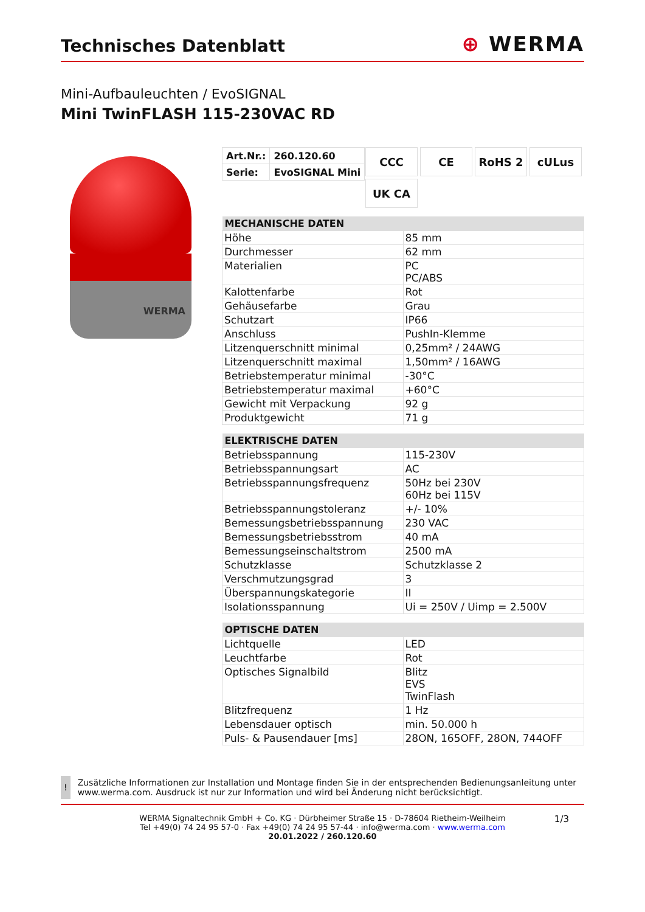Technisches Datenblatt
⊕ WERMA
Mini-Aufbauleuchten / EvoSIGNAL
Mini TwinFLASH 115-230VAC RD
WERMA
| Art.Nr.: | 260.120.60 |
| Serie: | EvoSIGNAL Mini |
CCC
CE
RoHS 2
cULus
UK CA
| MECHANISCHE DATEN | |
| --- | --- |
| Höhe | 85 mm |
| Durchmesser | 62 mm |
| Materialien | PC PC/ABS |
| Kalottenfarbe | Rot |
| Gehäusefarbe | Grau |
| Schutzart | IP66 |
| Anschluss | PushIn-Klemme |
| Litzenquerschnitt minimal | 0,25mm² / 24AWG |
| Litzenquerschnitt maximal | 1,50mm² / 16AWG |
| Betriebstemperatur minimal | -30°C |
| Betriebstemperatur maximal | +60°C |
| Gewicht mit Verpackung | 92 g |
| Produktgewicht | 71 g |
| ELEKTRISCHE DATEN | |
| --- | --- |
| Betriebsspannung | 115-230V |
| Betriebsspannungsart | AC |
| Betriebsspannungsfrequenz | 50Hz bei 230V 60Hz bei 115V |
| Betriebsspannungstoleranz | +/- 10% |
| Bemessungsbetriebsspannung | 230 VAC |
| Bemessungsbetriebsstrom | 40 mA |
| Bemessungseinschaltstrom | 2500 mA |
| Schutzklasse | Schutzklasse 2 |
| Verschmutzungsgrad | 3 |
| Überspannungskategorie | II |
| Isolationsspannung | Ui = 250V / Uimp = 2.500V |
| OPTISCHE DATEN | |
| --- | --- |
| Lichtquelle | LED |
| Leuchtfarbe | Rot |
| Optisches Signalbild | Blitz EVS TwinFlash |
| Blitzfrequenz | 1 Hz |
| Lebensdauer optisch | min. 50.000 h |
| Puls- & Pausendauer [ms] | 28ON, 165OFF, 28ON, 744OFF |
!
Zusätzliche Informationen zur Installation und Montage finden Sie in der entsprechenden Bedienungsanleitung unter www.werma.com. Ausdruck ist nur zur Information und wird bei Änderung nicht berücksichtigt.
1/3 WERMA Signaltechnik GmbH + Co. KG · Dürbheimer Straße 15 · D-78604 Rietheim-Weilheim
Tel +49(0) 74 24 95 57-0 · Fax +49(0) 74 24 95 57-44 · info@werma.com · www.werma.com
20.01.2022 / 260.120.60